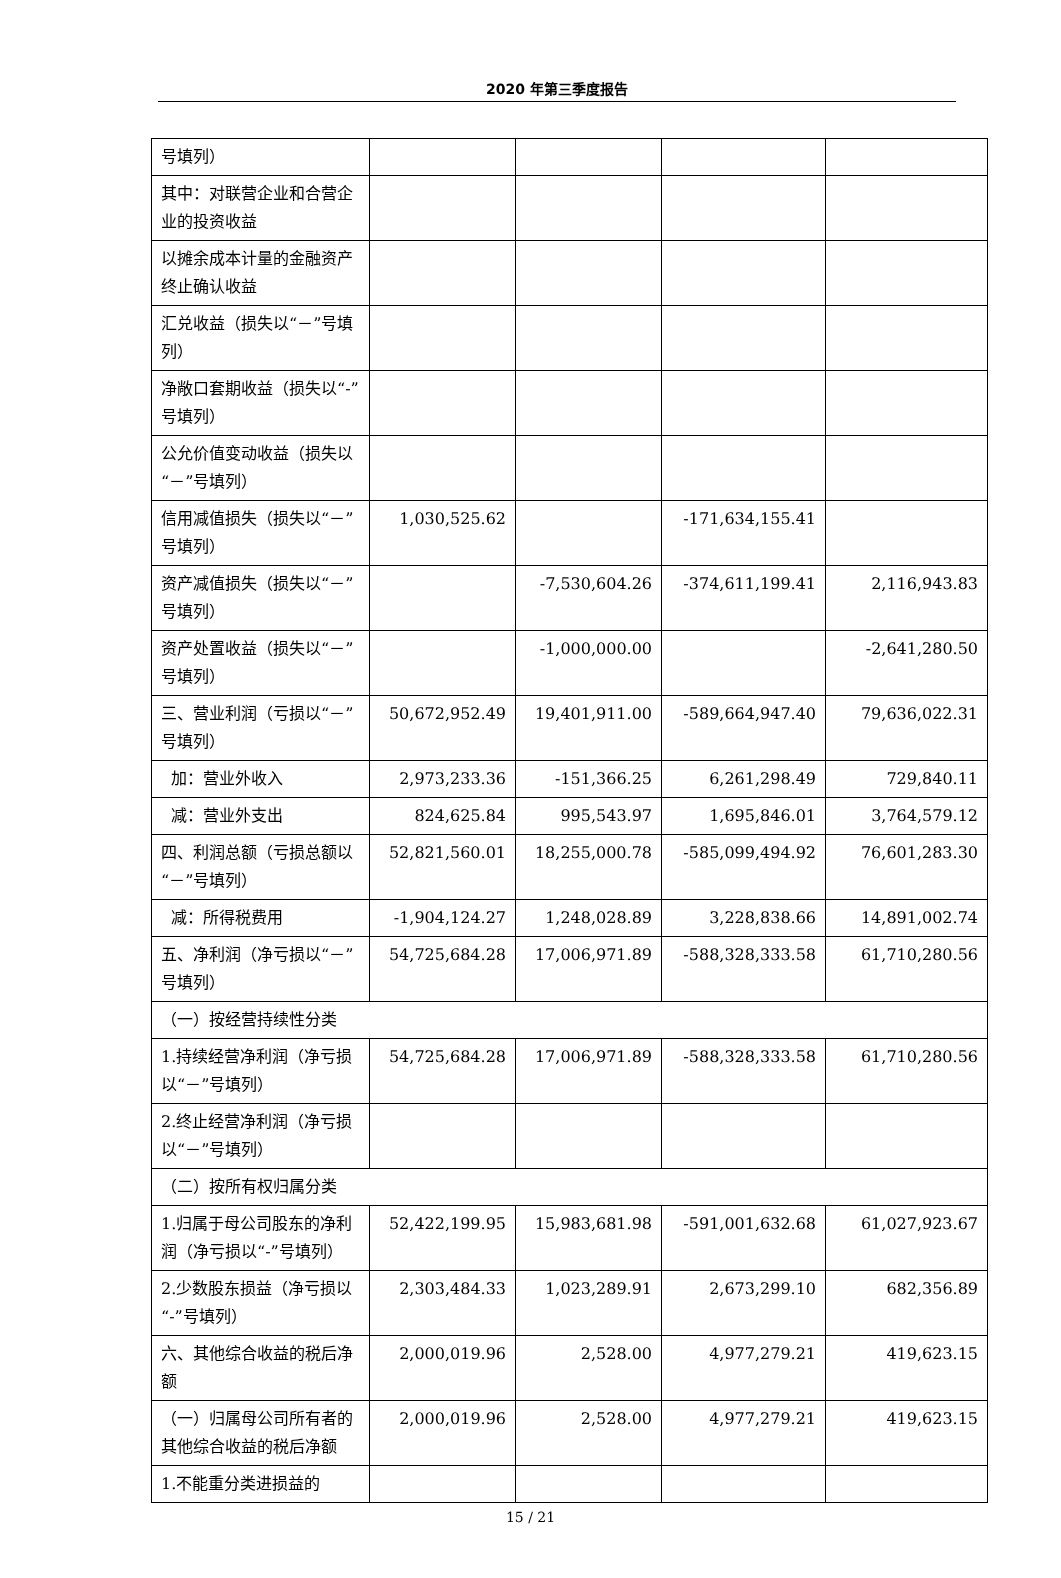2020 年第三季度报告
| 号填列） | | | | |
| 其中：对联营企业和合营企业的投资收益 | | | | |
| 以摊余成本计量的金融资产终止确认收益 | | | | |
| 汇兑收益（损失以“－”号填列） | | | | |
| 净敞口套期收益（损失以“-”号填列） | | | | |
| 公允价值变动收益（损失以“－”号填列） | | | | |
| 信用减值损失（损失以“－”号填列） | 1,030,525.62 | | -171,634,155.41 | |
| 资产减值损失（损失以“－”号填列） | | -7,530,604.26 | -374,611,199.41 | 2,116,943.83 |
| 资产处置收益（损失以“－”号填列） | | -1,000,000.00 | | -2,641,280.50 |
| 三、营业利润（亏损以“－”号填列） | 50,672,952.49 | 19,401,911.00 | -589,664,947.40 | 79,636,022.31 |
| 加：营业外收入 | 2,973,233.36 | -151,366.25 | 6,261,298.49 | 729,840.11 |
| 减：营业外支出 | 824,625.84 | 995,543.97 | 1,695,846.01 | 3,764,579.12 |
| 四、利润总额（亏损总额以“－”号填列） | 52,821,560.01 | 18,255,000.78 | -585,099,494.92 | 76,601,283.30 |
| 减：所得税费用 | -1,904,124.27 | 1,248,028.89 | 3,228,838.66 | 14,891,002.74 |
| 五、净利润（净亏损以“－”号填列） | 54,725,684.28 | 17,006,971.89 | -588,328,333.58 | 61,710,280.56 |
| （一）按经营持续性分类 | | | | |
| 1.持续经营净利润（净亏损以“－”号填列） | 54,725,684.28 | 17,006,971.89 | -588,328,333.58 | 61,710,280.56 |
| 2.终止经营净利润（净亏损以“－”号填列） | | | | |
| （二）按所有权归属分类 | | | | |
| 1.归属于母公司股东的净利润（净亏损以“-”号填列） | 52,422,199.95 | 15,983,681.98 | -591,001,632.68 | 61,027,923.67 |
| 2.少数股东损益（净亏损以“-”号填列） | 2,303,484.33 | 1,023,289.91 | 2,673,299.10 | 682,356.89 |
| 六、其他综合收益的税后净额 | 2,000,019.96 | 2,528.00 | 4,977,279.21 | 419,623.15 |
| （一）归属母公司所有者的其他综合收益的税后净额 | 2,000,019.96 | 2,528.00 | 4,977,279.21 | 419,623.15 |
| 1.不能重分类进损益的 | | | | |
15 / 21